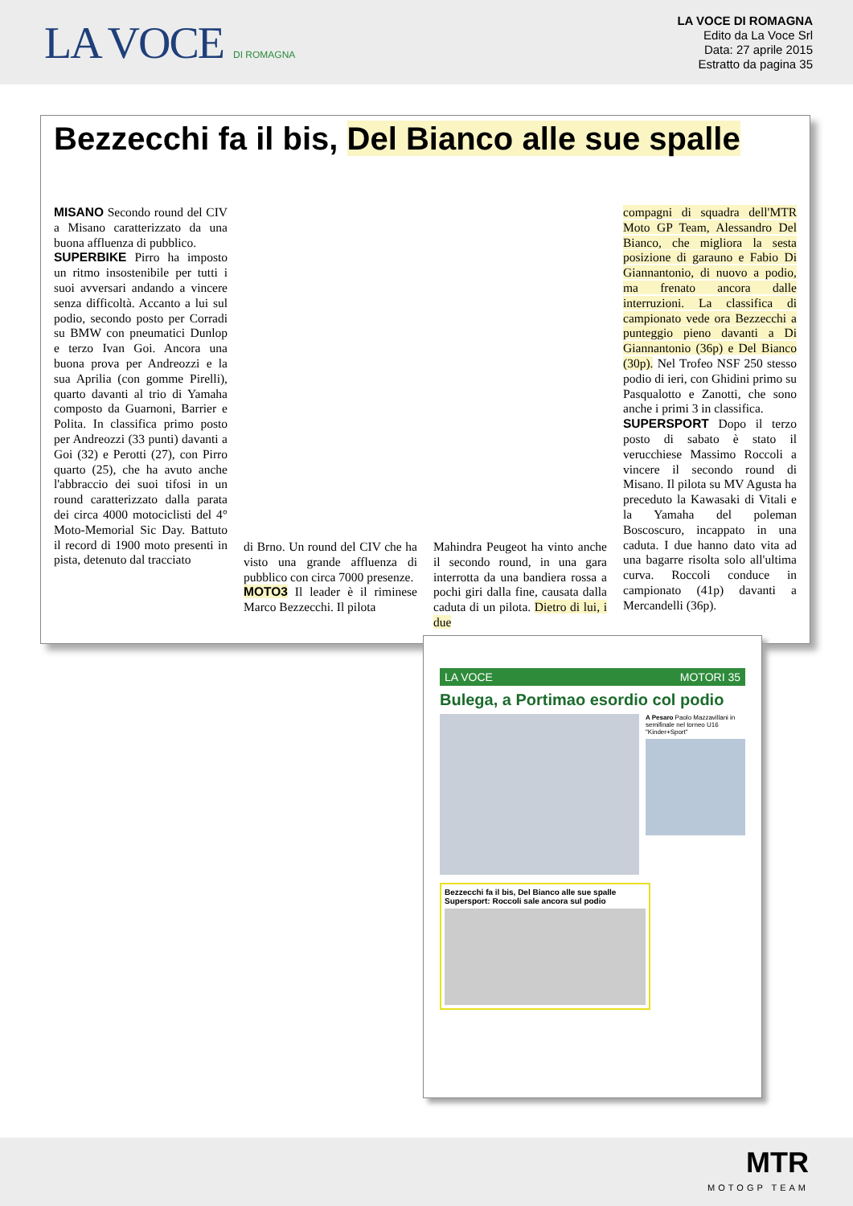LA VOCE DI ROMAGNA
LA VOCE DI ROMAGNA
Edito da La Voce Srl
Data: 27 aprile 2015
Estratto da pagina 35
Bezzecchi fa il bis, Del Bianco alle sue spalle
MISANO Secondo round del CIV a Misano caratterizzato da una buona affluenza di pubblico.
SUPERBIKE Pirro ha imposto un ritmo insostenibile per tutti i suoi avversari andando a vincere senza difficoltà. Accanto a lui sul podio, secondo posto per Corradi su BMW con pneumatici Dunlop e terzo Ivan Goi. Ancora una buona prova per Andreozzi e la sua Aprilia (con gomme Pirelli), quarto davanti al trio di Yamaha composto da Guarnoni, Barrier e Polita. In classifica primo posto per Andreozzi (33 punti) davanti a Goi (32) e Perotti (27), con Pirro quarto (25), che ha avuto anche l'abbraccio dei suoi tifosi in un round caratterizzato dalla parata dei circa 4000 motociclisti del 4° Moto-Memorial Sic Day. Battuto il record di 1900 moto presenti in pista, detenuto dal tracciato
di Brno. Un round del CIV che ha visto una grande affluenza di pubblico con circa 7000 presenze.
MOTO3 Il leader è il riminese Marco Bezzecchi. Il pilota
Mahindra Peugeot ha vinto anche il secondo round, in una gara interrotta da una bandiera rossa a pochi giri dalla fine, causata dalla caduta di un pilota. Dietro di lui, i due
compagni di squadra dell'MTR Moto GP Team, Alessandro Del Bianco, che migliora la sesta posizione di garauno e Fabio Di Giannantonio, di nuovo a podio, ma frenato ancora dalle interruzioni. La classifica di campionato vede ora Bezzecchi a punteggio pieno davanti a Di Giannantonio (36p) e Del Bianco (30p). Nel Trofeo NSF 250 stesso podio di ieri, con Ghidini primo su Pasqualotto e Zanotti, che sono anche i primi 3 in classifica.
SUPERSPORT Dopo il terzo posto di sabato è stato il verucchiese Massimo Roccoli a vincere il secondo round di Misano. Il pilota su MV Agusta ha preceduto la Kawasaki di Vitali e la Yamaha del poleman Boscoscuro, incappato in una caduta. I due hanno dato vita ad una bagarre risolta solo all'ultima curva. Roccoli conduce in campionato (41p) davanti a Mercandelli (36p).
LA VOCE MOTORI 35
Bulega, a Portimao esordio col podio
A Pesaro Paolo Mazzavillani in semifinale nel torneo U16 "Kinder+Sport"
Bezzecchi fa il bis, Del Bianco alle sue spalle Supersport: Roccoli sale ancora sul podio
MTR
MOTOGP TEAM